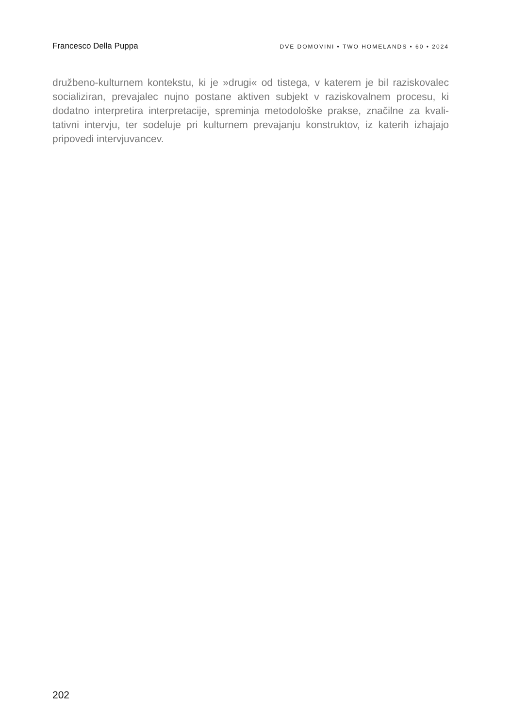Francesco Della Puppa DVE DOMOVINI • TWO HOMELANDS • 60 • 2024
družbeno-kulturnem kontekstu, ki je »drugi« od tistega, v katerem je bil raziskovalec socializiran, prevajalec nujno postane aktiven subjekt v raziskovalnem procesu, ki dodatno interpretira interpretacije, spreminja metodološke prakse, značilne za kvali-tativni intervju, ter sodeluje pri kulturnem prevajanju konstruktov, iz katerih izhajajo pripovedi intervjuvancev.
202